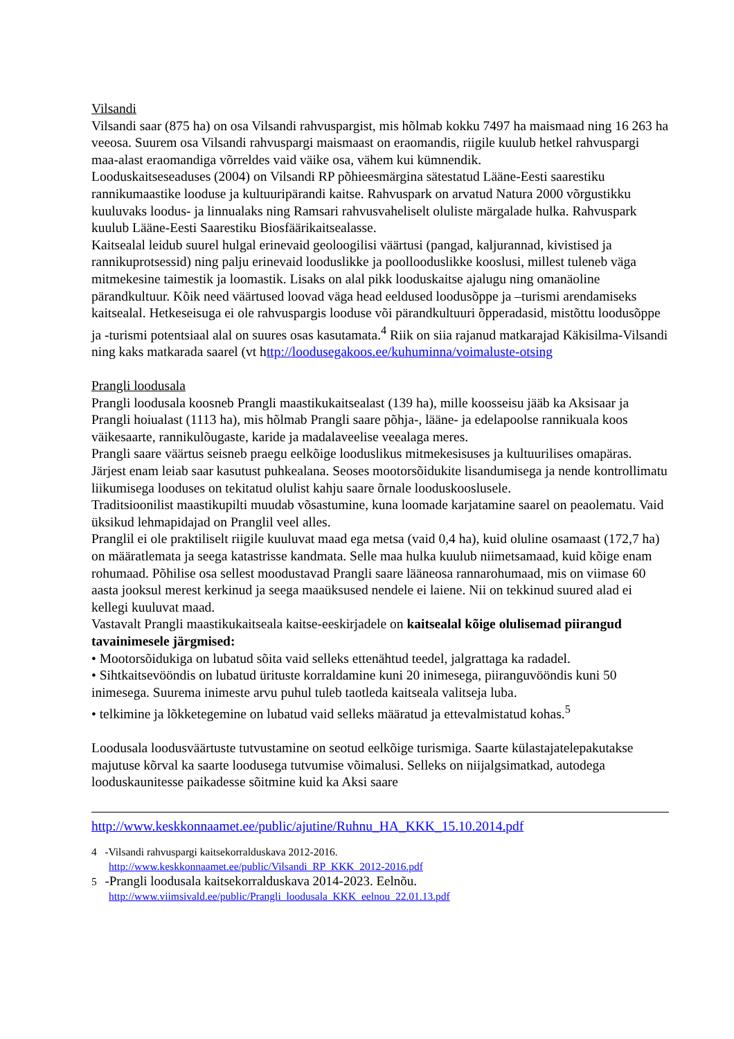Vilsandi
Vilsandi saar (875 ha) on osa Vilsandi rahvuspargist, mis hõlmab kokku 7497 ha maismaad ning 16 263 ha veeosa. Suurem osa Vilsandi rahvuspargi maismaast on eraomandis, riigile kuulub hetkel rahvuspargi maa-alast eraomandiga võrreldes vaid väike osa, vähem kui kümnendik.
Looduskaitseseaduses (2004) on Vilsandi RP põhieesmärgina sätestatud Lääne-Eesti saarestiku rannikumaastike looduse ja kultuuripärandi kaitse. Rahvuspark on arvatud Natura 2000 võrgustikku kuuluvaks loodus- ja linnualaks ning Ramsari rahvusvaheliselt oluliste märgalade hulka. Rahvuspark kuulub Lääne-Eesti Saarestiku Biosfäärikaitsealasse.
Kaitsealal leidub suurel hulgal erinevaid geoloogilisi väärtusi (pangad, kaljurannad, kivistised ja rannikuprotsessid) ning palju erinevaid looduslikke ja poollooduslikke kooslusi, millest tuleneb väga mitmekesine taimestik ja loomastik. Lisaks on alal pikk looduskaitse ajalugu ning omanäoline pärandkultuur. Kõik need väärtused loovad väga head eeldused loodusõppe ja –turismi arendamiseks kaitsealal. Hetkeseisuga ei ole rahvuspargis looduse või pärandkultuuri õpperadasid, mistõttu loodusõppe ja -turismi potentsiaal alal on suures osas kasutamata.<sup>4</sup> Riik on siia rajanud matkarajad Käkisilma-Vilsandi ning kaks matkarada saarel (vt http://loodusegakoos.ee/kuhuminna/voimaluste-otsing
Prangli loodusala
Prangli loodusala koosneb Prangli maastikukaitsealast (139 ha), mille koosseisu jääb ka Aksisaar ja Prangli hoiualast (1113 ha), mis hõlmab Prangli saare põhja-, lääne- ja edelapoolse rannikuala koos väikesaarte, rannikulõugaste, karide ja madalaveelise veealaga meres.
Prangli saare väärtus seisneb praegu eelkõige looduslikus mitmekesisuses ja kultuurilises omapäras. Järjest enam leiab saar kasutust puhkealana. Seoses mootorsõidukite lisandumisega ja nende kontrollimatu liikumisega looduses on tekitatud olulist kahju saare õrnale looduskooslusele.
Traditsioonilist maastikupilti muudab võsastumine, kuna loomade karjatamine saarel on peaolematu. Vaid üksikud lehmapidajad on Pranglil veel alles.
Pranglil ei ole praktiliselt riigile kuuluvat maad ega metsa (vaid 0,4 ha), kuid oluline osamaast (172,7 ha) on määratlemata ja seega katastrisse kandmata. Selle maa hulka kuulub niimetsamaad, kuid kõige enam rohumaad. Põhilise osa sellest moodustavad Prangli saare lääneosa rannarohumaad, mis on viimase 60 aasta jooksul merest kerkinud ja seega maaüksused nendele ei laiene. Nii on tekkinud suured alad ei kellegi kuuluvat maad.
Vastavalt Prangli maastikukaitseala kaitse-eeskirjadele on kaitsealal kõige olulisemad piirangud tavainimesele järgmised:
• Mootorsõidukiga on lubatud sõita vaid selleks ettenähtud teedel, jalgrattaga ka radadel.
• Sihtkaitsevööndis on lubatud ürituste korraldamine kuni 20 inimesega, piiranguvööndis kuni 50 inimesega. Suurema inimeste arvu puhul tuleb taotleda kaitseala valitseja luba.
• telkimine ja lõkketegemine on lubatud vaid selleks määratud ja ettevalmistatud kohas.<sup>5</sup>
Loodusala loodusväärtuste tutvustamine on seotud eelkõige turismiga. Saarte külastajatelepakutakse majutuse kõrval ka saarte loodusega tutvumise võimalusi. Selleks on niijalgsimatkad, autodega looduskaunitesse paikadesse sõitmine kuid ka Aksi saare
http://www.keskkonnaamet.ee/public/ajutine/Ruhnu_HA_KKK_15.10.2014.pdf
4 -Vilsandi rahvuspargi kaitsekorralduskava 2012-2016.
http://www.keskkonnaamet.ee/public/Vilsandi_RP_KKK_2012-2016.pdf
5 -Prangli loodusala kaitsekorralduskava 2014-2023. Eelnõu.
http://www.viimsivald.ee/public/Prangli_loodusala_KKK_eelnou_22.01.13.pdf